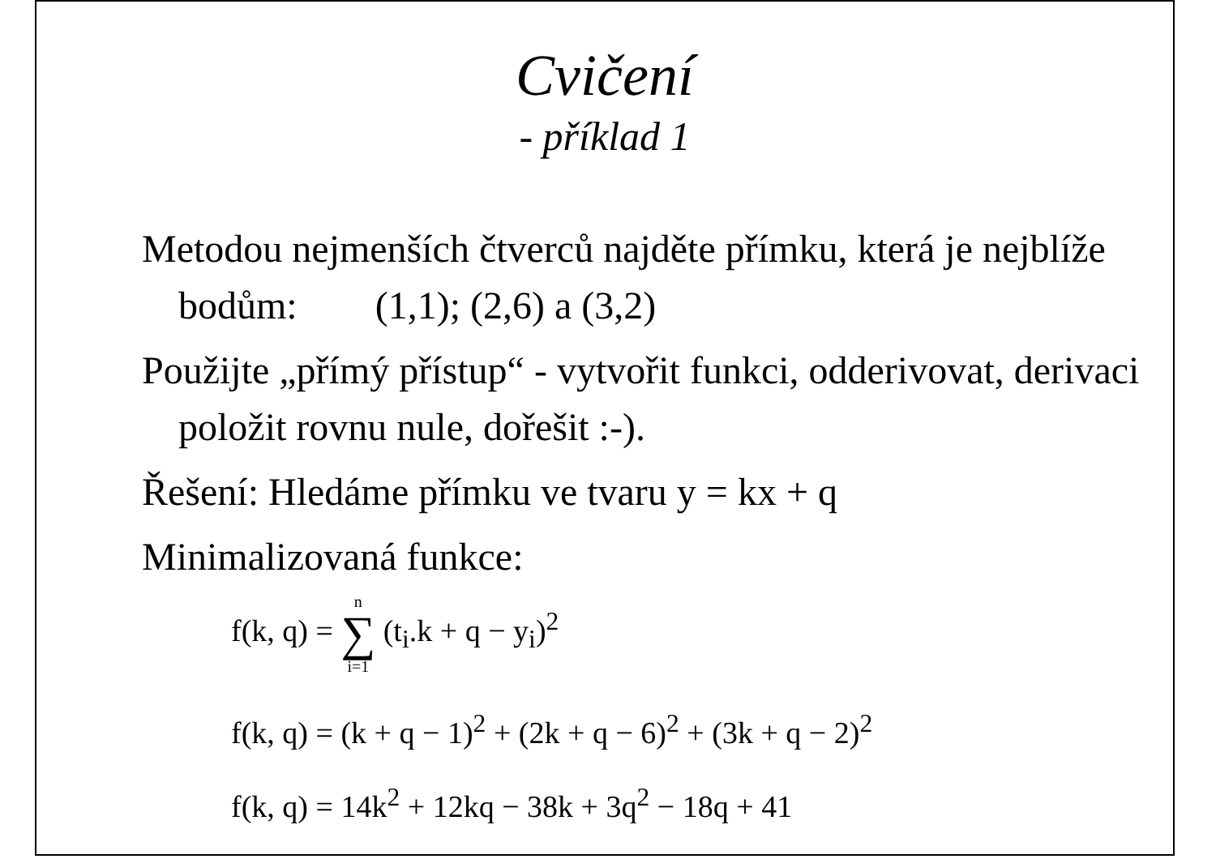Cvičení
- příklad 1
Metodou nejmenších čtverců najděte přímku, která je nejblíže bodům: (1,1); (2,6) a (3,2)
Použijte „přímý přístup“ - vytvořit funkci, odderivovat, derivaci položit rovnu nule, dořešit :-).
Řešení: Hledáme přímku ve tvaru y = kx + q
Minimalizovaná funkce:
f(k, q) = n ∑ i=1 (t<sub>i</sub>.k + q − y<sub>i</sub>)<sup>2</sup>
f(k, q) = (k + q − 1)<sup>2</sup> + (2k + q − 6)<sup>2</sup> + (3k + q − 2)<sup>2</sup>
f(k, q) = 14k<sup>2</sup> + 12kq − 38k + 3q<sup>2</sup> − 18q + 41